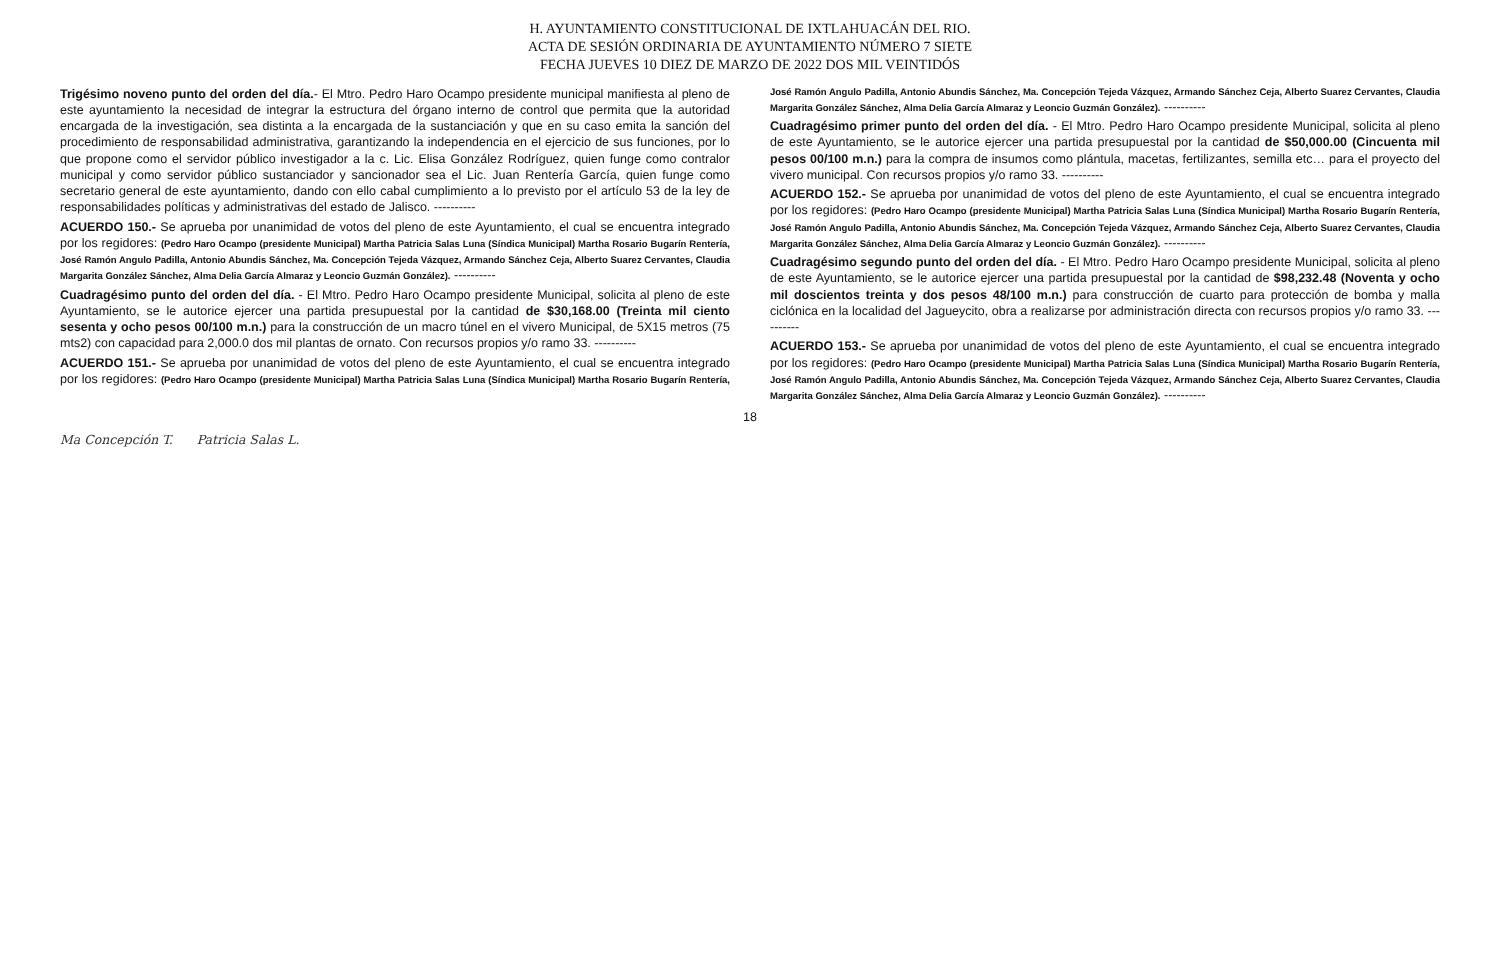H. AYUNTAMIENTO CONSTITUCIONAL DE IXTLAHUACÁN DEL RIO.
ACTA DE SESIÓN ORDINARIA DE AYUNTAMIENTO NÚMERO 7 SIETE
FECHA JUEVES 10 DIEZ DE MARZO DE 2022 DOS MIL VEINTIDÓS
Trigésimo noveno punto del orden del día.- El Mtro. Pedro Haro Ocampo presidente municipal manifiesta al pleno de este ayuntamiento la necesidad de integrar la estructura del órgano interno de control que permita que la autoridad encargada de la investigación, sea distinta a la encargada de la sustanciación y que en su caso emita la sanción del procedimiento de responsabilidad administrativa, garantizando la independencia en el ejercicio de sus funciones, por lo que propone como el servidor público investigador a la c. Lic. Elisa González Rodríguez, quien funge como contralor municipal y como servidor público sustanciador y sancionador sea el Lic. Juan Rentería García, quien funge como secretario general de este ayuntamiento, dando con ello cabal cumplimiento a lo previsto por el artículo 53 de la ley de responsabilidades políticas y administrativas del estado de Jalisco. ----------
ACUERDO 150.- Se aprueba por unanimidad de votos del pleno de este Ayuntamiento, el cual se encuentra integrado por los regidores: (Pedro Haro Ocampo (presidente Municipal) Martha Patricia Salas Luna (Síndica Municipal) Martha Rosario Bugarín Rentería, José Ramón Angulo Padilla, Antonio Abundis Sánchez, Ma. Concepción Tejeda Vázquez, Armando Sánchez Ceja, Alberto Suarez Cervantes, Claudia Margarita González Sánchez, Alma Delia García Almaraz y Leoncio Guzmán González). ----------
Cuadragésimo punto del orden del día. - El Mtro. Pedro Haro Ocampo presidente Municipal, solicita al pleno de este Ayuntamiento, se le autorice ejercer una partida presupuestal por la cantidad de $30,168.00 (Treinta mil ciento sesenta y ocho pesos 00/100 m.n.) para la construcción de un macro túnel en el vivero Municipal, de 5X15 metros (75 mts2) con capacidad para 2,000.0 dos mil plantas de ornato. Con recursos propios y/o ramo 33. ----------
ACUERDO 151.- Se aprueba por unanimidad de votos del pleno de este Ayuntamiento, el cual se encuentra integrado por los regidores: (Pedro Haro Ocampo (presidente Municipal) Martha Patricia Salas Luna (Síndica Municipal) Martha Rosario Bugarín Rentería, José Ramón Angulo Padilla, Antonio Abundis Sánchez, Ma. Concepción Tejeda Vázquez, Armando Sánchez Ceja, Alberto Suarez Cervantes, Claudia Margarita González Sánchez, Alma Delia García Almaraz y Leoncio Guzmán González). ----------
Cuadragésimo primer punto del orden del día. - El Mtro. Pedro Haro Ocampo presidente Municipal, solicita al pleno de este Ayuntamiento, se le autorice ejercer una partida presupuestal por la cantidad de $50,000.00 (Cincuenta mil pesos 00/100 m.n.) para la compra de insumos como plántula, macetas, fertilizantes, semilla etc… para el proyecto del vivero municipal. Con recursos propios y/o ramo 33. ----------
ACUERDO 152.- Se aprueba por unanimidad de votos del pleno de este Ayuntamiento, el cual se encuentra integrado por los regidores: (Pedro Haro Ocampo (presidente Municipal) Martha Patricia Salas Luna (Síndica Municipal) Martha Rosario Bugarín Rentería, José Ramón Angulo Padilla, Antonio Abundis Sánchez, Ma. Concepción Tejeda Vázquez, Armando Sánchez Ceja, Alberto Suarez Cervantes, Claudia Margarita González Sánchez, Alma Delia García Almaraz y Leoncio Guzmán González). ----------
Cuadragésimo segundo punto del orden del día. - El Mtro. Pedro Haro Ocampo presidente Municipal, solicita al pleno de este Ayuntamiento, se le autorice ejercer una partida presupuestal por la cantidad de $98,232.48 (Noventa y ocho mil doscientos treinta y dos pesos 48/100 m.n.) para construcción de cuarto para protección de bomba y malla ciclónica en la localidad del Jagueycito, obra a realizarse por administración directa con recursos propios y/o ramo 33. ----------
ACUERDO 153.- Se aprueba por unanimidad de votos del pleno de este Ayuntamiento, el cual se encuentra integrado por los regidores: (Pedro Haro Ocampo (presidente Municipal) Martha Patricia Salas Luna (Síndica Municipal) Martha Rosario Bugarín Rentería, José Ramón Angulo Padilla, Antonio Abundis Sánchez, Ma. Concepción Tejeda Vázquez, Armando Sánchez Ceja, Alberto Suarez Cervantes, Claudia Margarita González Sánchez, Alma Delia García Almaraz y Leoncio Guzmán González). ----------
18
Ma Concepción T. Patricia Salas L.